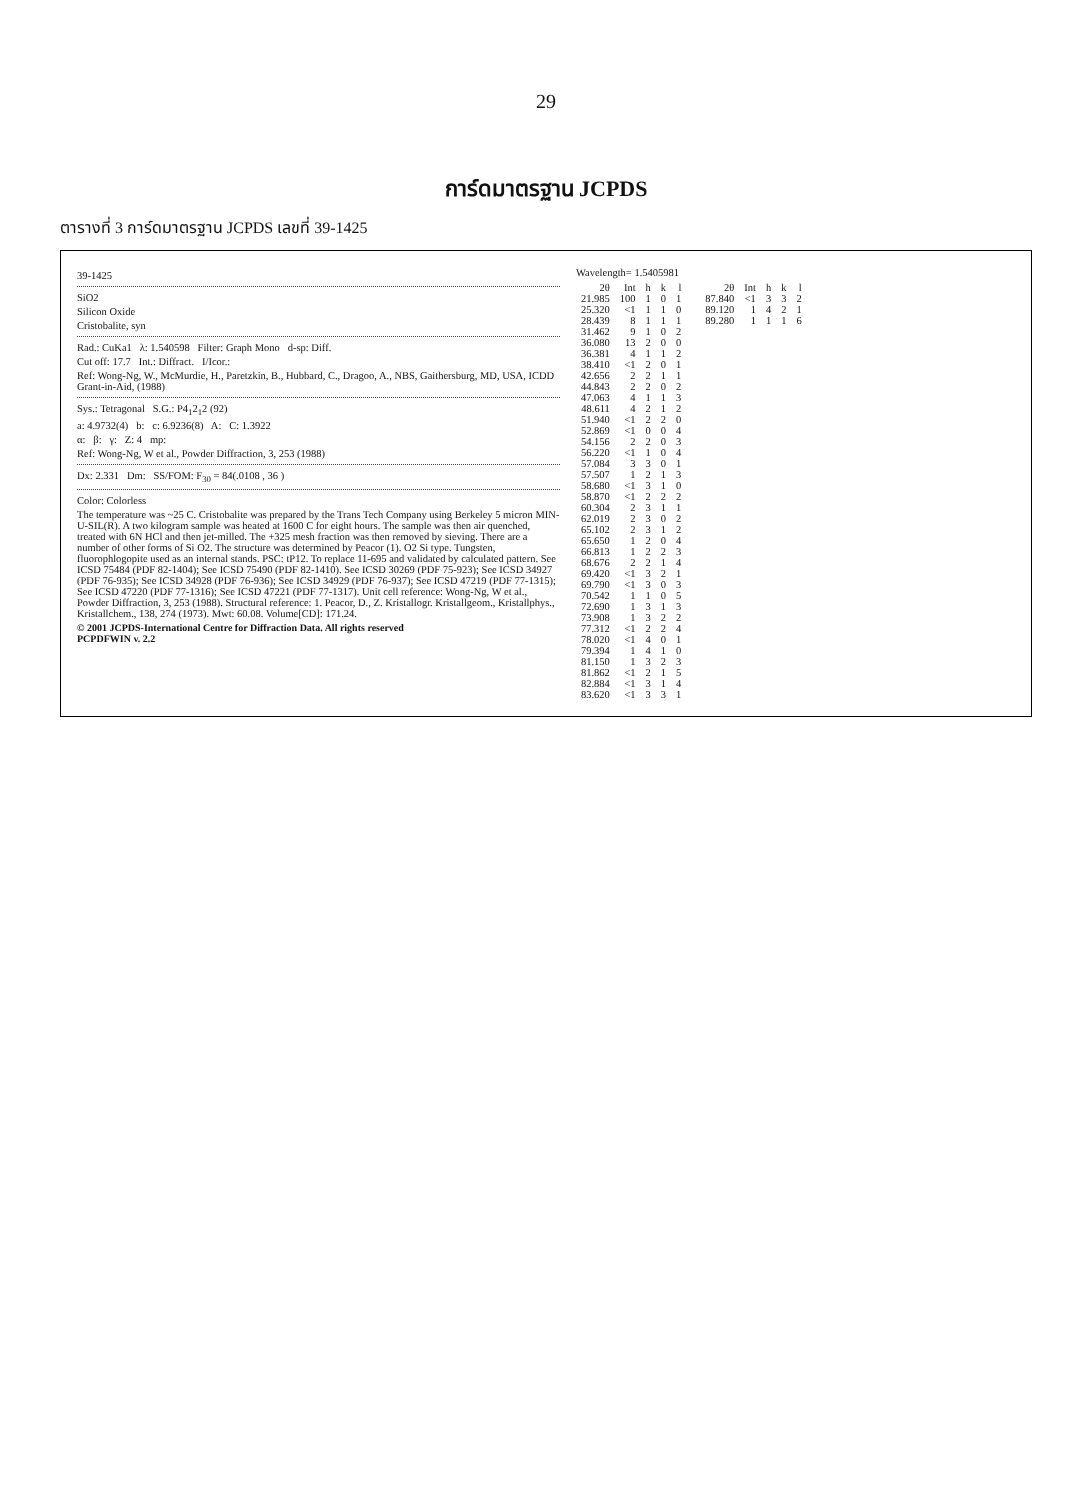29
การ์ดมาตรฐาน JCPDS
ตารางที่ 3 การ์ดมาตรฐาน JCPDS เลขที่ 39-1425
39-1425
SiO2
Silicon Oxide
Cristobalite, syn
Rad.: CuKa1 λ: 1.540598 Filter: Graph Mono d-sp: Diff.
Cut off: 17.7 Int.: Diffract. I/Icor.:
Ref: Wong-Ng, W., McMurdie, H., Paretzkin, B., Hubbard, C., Dragoo, A., NBS, Gaithersburg, MD, USA, ICDD Grant-in-Aid, (1988)
Sys.: Tetragonal S.G.: P4<sub>1</sub>2<sub>1</sub>2 (92)
a: 4.9732(4) b: c: 6.9236(8) A: C: 1.3922
α: β: γ: Z: 4 mp:
Ref: Wong-Ng, W et al., Powder Diffraction, 3, 253 (1988)
Dx: 2.331 Dm: SS/FOM: F<sub>30</sub> = 84(.0108 , 36 )
Color: Colorless
The temperature was ~25 C. Cristobalite was prepared by the Trans Tech Company using Berkeley 5 micron MIN-U-SIL(R). A two kilogram sample was heated at 1600 C for eight hours. The sample was then air quenched, treated with 6N HCl and then jet-milled. The +325 mesh fraction was then removed by sieving. There are a number of other forms of Si O2. The structure was determined by Peacor (1). O2 Si type. Tungsten, fluorophlogopite used as an internal stands. PSC: tP12. To replace 11-695 and validated by calculated pattern. See ICSD 75484 (PDF 82-1404); See ICSD 75490 (PDF 82-1410). See ICSD 30269 (PDF 75-923); See ICSD 34927 (PDF 76-935); See ICSD 34928 (PDF 76-936); See ICSD 34929 (PDF 76-937); See ICSD 47219 (PDF 77-1315); See ICSD 47220 (PDF 77-1316); See ICSD 47221 (PDF 77-1317). Unit cell reference: Wong-Ng, W et al., Powder Diffraction, 3, 253 (1988). Structural reference: 1. Peacor, D., Z. Kristallogr. Kristallgeom., Kristallphys., Kristallchem., 138, 274 (1973). Mwt: 60.08. Volume[CD]: 171.24.
© 2001 JCPDS-International Centre for Diffraction Data. All rights reserved
PCPDFWIN v. 2.2
Wavelength= 1.5405981
| 2θ | Int | h | k | l |
| --- | --- | --- | --- | --- |
| 21.985 | 100 | 1 | 0 | 1 |
| 25.320 | <1 | 1 | 1 | 0 |
| 28.439 | 8 | 1 | 1 | 1 |
| 31.462 | 9 | 1 | 0 | 2 |
| 36.080 | 13 | 2 | 0 | 0 |
| 36.381 | 4 | 1 | 1 | 2 |
| 38.410 | <1 | 2 | 0 | 1 |
| 42.656 | 2 | 2 | 1 | 1 |
| 44.843 | 2 | 2 | 0 | 2 |
| 47.063 | 4 | 1 | 1 | 3 |
| 48.611 | 4 | 2 | 1 | 2 |
| 51.940 | <1 | 2 | 2 | 0 |
| 52.869 | <1 | 0 | 0 | 4 |
| 54.156 | 2 | 2 | 0 | 3 |
| 56.220 | <1 | 1 | 0 | 4 |
| 57.084 | 3 | 3 | 0 | 1 |
| 57.507 | 1 | 2 | 1 | 3 |
| 58.680 | <1 | 3 | 1 | 0 |
| 58.870 | <1 | 2 | 2 | 2 |
| 60.304 | 2 | 3 | 1 | 1 |
| 62.019 | 2 | 3 | 0 | 2 |
| 65.102 | 2 | 3 | 1 | 2 |
| 65.650 | 1 | 2 | 0 | 4 |
| 66.813 | 1 | 2 | 2 | 3 |
| 68.676 | 2 | 2 | 1 | 4 |
| 69.420 | <1 | 3 | 2 | 1 |
| 69.790 | <1 | 3 | 0 | 3 |
| 70.542 | 1 | 1 | 0 | 5 |
| 72.690 | 1 | 3 | 1 | 3 |
| 73.908 | 1 | 3 | 2 | 2 |
| 77.312 | <1 | 2 | 2 | 4 |
| 78.020 | <1 | 4 | 0 | 1 |
| 79.394 | 1 | 4 | 1 | 0 |
| 81.150 | 1 | 3 | 2 | 3 |
| 81.862 | <1 | 2 | 1 | 5 |
| 82.884 | <1 | 3 | 1 | 4 |
| 83.620 | <1 | 3 | 3 | 1 |
| 2θ | Int | h | k | l |
| --- | --- | --- | --- | --- |
| 87.840 | <1 | 3 | 3 | 2 |
| 89.120 | 1 | 4 | 2 | 1 |
| 89.280 | 1 | 1 | 1 | 6 |